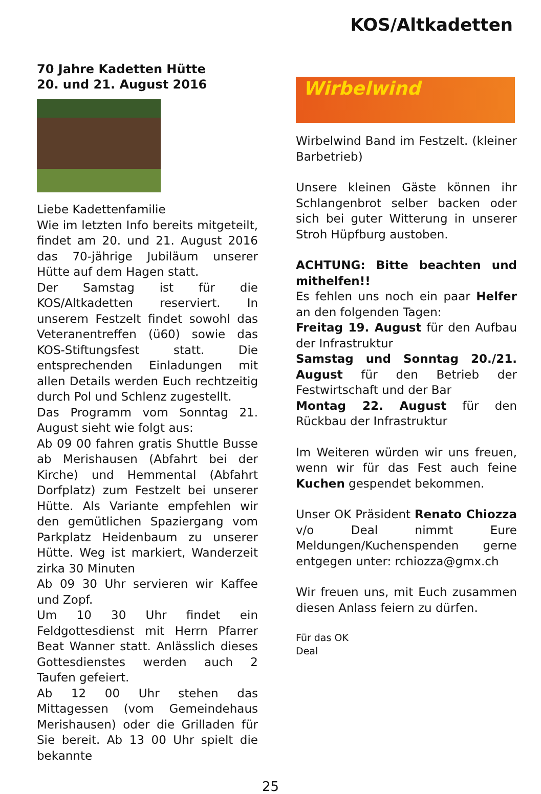KOS/Altkadetten
70 Jahre Kadetten Hütte
20. und 21. August 2016
Liebe Kadettenfamilie
Wie im letzten Info bereits mitgeteilt, findet am 20. und 21. August 2016 das 70-jährige Jubiläum unserer Hütte auf dem Hagen statt.
Der Samstag ist für die KOS/Altkadetten reserviert. In unserem Festzelt findet sowohl das Veteranentreffen (ü60) sowie das KOS-Stiftungsfest statt. Die entsprechenden Einladungen mit allen Details werden Euch rechtzeitig durch Pol und Schlenz zugestellt.
Das Programm vom Sonntag 21. August sieht wie folgt aus:
Ab 09 00 fahren gratis Shuttle Busse ab Merishausen (Abfahrt bei der Kirche) und Hemmental (Abfahrt Dorfplatz) zum Festzelt bei unserer Hütte. Als Variante empfehlen wir den gemütlichen Spaziergang vom Parkplatz Heidenbaum zu unserer Hütte. Weg ist markiert, Wanderzeit zirka 30 Minuten
Ab 09 30 Uhr servieren wir Kaffee und Zopf.
Um 10 30 Uhr findet ein Feldgottesdienst mit Herrn Pfarrer Beat Wanner statt. Anlässlich dieses Gottesdienstes werden auch 2 Taufen gefeiert.
Ab 12 00 Uhr stehen das Mittagessen (vom Gemeindehaus Merishausen) oder die Grilladen für Sie bereit. Ab 13 00 Uhr spielt die bekannte
Wirbelwind
Wirbelwind Band im Festzelt. (kleiner Barbetrieb)
Unsere kleinen Gäste können ihr Schlangenbrot selber backen oder sich bei guter Witterung in unserer Stroh Hüpfburg austoben.
ACHTUNG: Bitte beachten und mithelfen!!
Es fehlen uns noch ein paar Helfer an den folgenden Tagen:
Freitag 19. August für den Aufbau der Infrastruktur
Samstag und Sonntag 20./21. August für den Betrieb der Festwirtschaft und der Bar
Montag 22. August für den Rückbau der Infrastruktur
Im Weiteren würden wir uns freuen, wenn wir für das Fest auch feine Kuchen gespendet bekommen.
Unser OK Präsident Renato Chiozza v/o Deal nimmt Eure Meldungen/Kuchenspenden gerne entgegen unter: rchiozza@gmx.ch
Wir freuen uns, mit Euch zusammen diesen Anlass feiern zu dürfen.
Für das OK
Deal
25